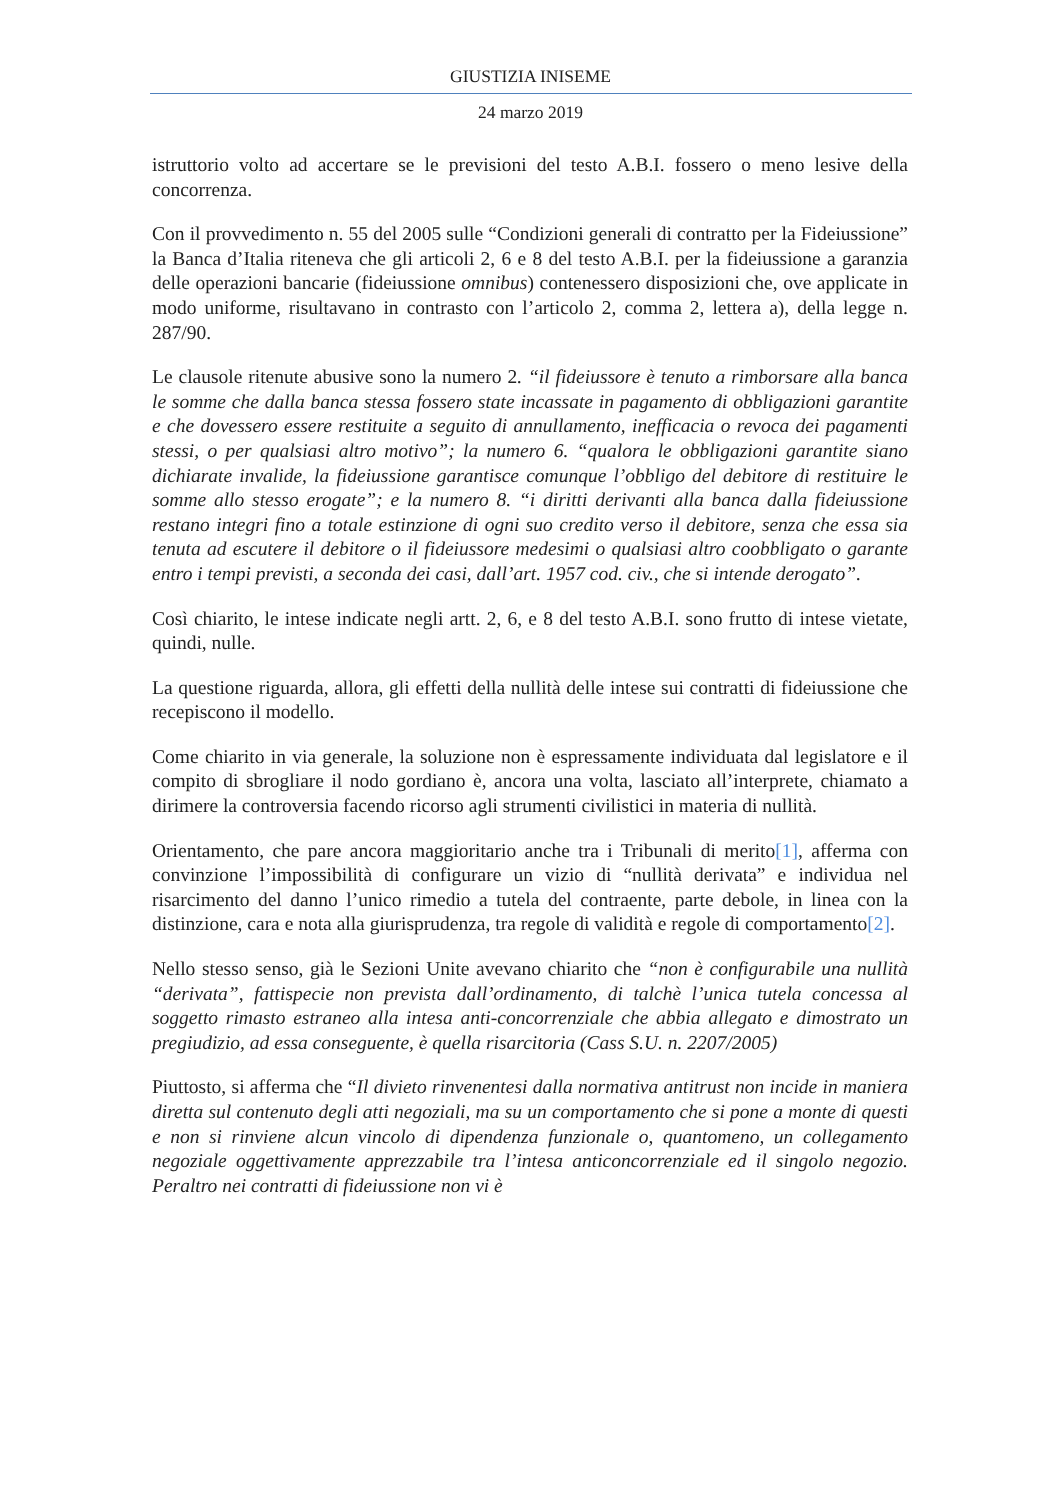GIUSTIZIA INISEME
24 marzo 2019
istruttorio volto ad accertare se le previsioni del testo A.B.I. fossero o meno lesive della concorrenza.
Con il provvedimento n. 55 del 2005 sulle “Condizioni generali di contratto per la Fideiussione” la Banca d’Italia riteneva che gli articoli 2, 6 e 8 del testo A.B.I. per la fideiussione a garanzia delle operazioni bancarie (fideiussione omnibus) contenessero disposizioni che, ove applicate in modo uniforme, risultavano in contrasto con l’articolo 2, comma 2, lettera a), della legge n. 287/90.
Le clausole ritenute abusive sono la numero 2. “il fideiussore è tenuto a rimborsare alla banca le somme che dalla banca stessa fossero state incassate in pagamento di obbligazioni garantite e che dovessero essere restituite a seguito di annullamento, inefficacia o revoca dei pagamenti stessi, o per qualsiasi altro motivo”; la numero 6. “qualora le obbligazioni garantite siano dichiarate invalide, la fideiussione garantisce comunque l’obbligo del debitore di restituire le somme allo stesso erogate”; e la numero 8. “i diritti derivanti alla banca dalla fideiussione restano integri fino a totale estinzione di ogni suo credito verso il debitore, senza che essa sia tenuta ad escutere il debitore o il fideiussore medesimi o qualsiasi altro coobbligato o garante entro i tempi previsti, a seconda dei casi, dall’art. 1957 cod. civ., che si intende derogato”.
Così chiarito, le intese indicate negli artt. 2, 6, e 8 del testo A.B.I. sono frutto di intese vietate, quindi, nulle.
La questione riguarda, allora, gli effetti della nullità delle intese sui contratti di fideiussione che recepiscono il modello.
Come chiarito in via generale, la soluzione non è espressamente individuata dal legislatore e il compito di sbrogliare il nodo gordiano è, ancora una volta, lasciato all’interprete, chiamato a dirimere la controversia facendo ricorso agli strumenti civilistici in materia di nullità.
Orientamento, che pare ancora maggioritario anche tra i Tribunali di merito[1], afferma con convinzione l’impossibilità di configurare un vizio di “nullità derivata” e individua nel risarcimento del danno l’unico rimedio a tutela del contraente, parte debole, in linea con la distinzione, cara e nota alla giurisprudenza, tra regole di validità e regole di comportamento[2].
Nello stesso senso, già le Sezioni Unite avevano chiarito che “non è configurabile una nullità “derivata”, fattispecie non prevista dall’ordinamento, di talchè l’unica tutela concessa al soggetto rimasto estraneo alla intesa anti-concorrenziale che abbia allegato e dimostrato un pregiudizio, ad essa conseguente, è quella risarcitoria (Cass S.U. n. 2207/2005)
Piuttosto, si afferma che “Il divieto rinvenentesi dalla normativa antitrust non incide in maniera diretta sul contenuto degli atti negoziali, ma su un comportamento che si pone a monte di questi e non si rinviene alcun vincolo di dipendenza funzionale o, quantomeno, un collegamento negoziale oggettivamente apprezzabile tra l’intesa anticoncorrenziale ed il singolo negozio. Peraltro nei contratti di fideiussione non vi è